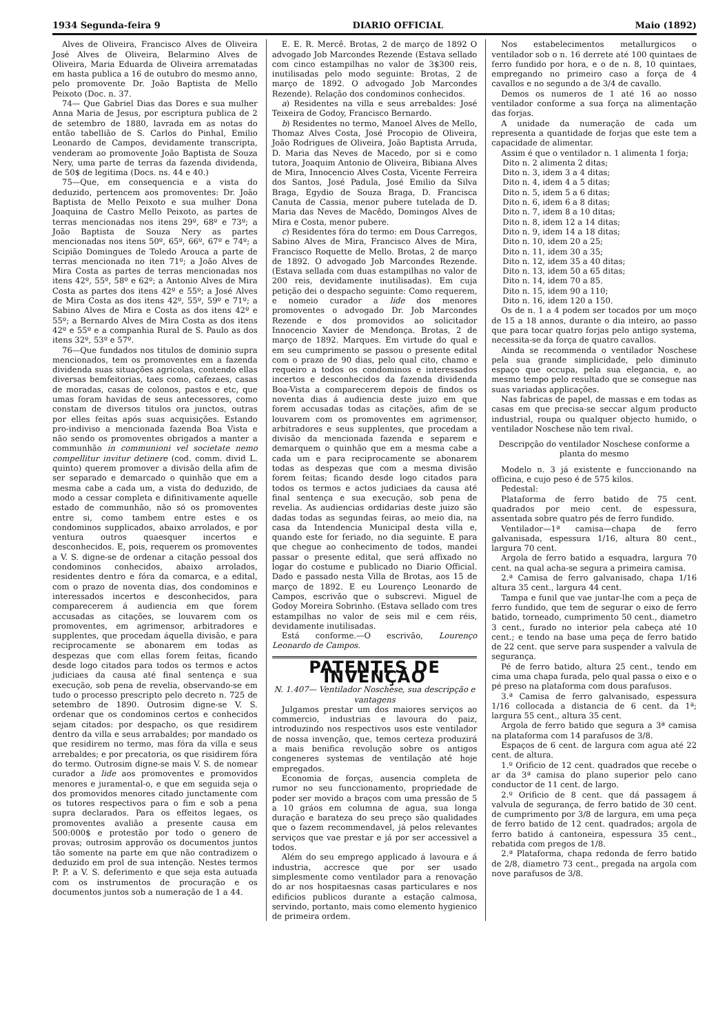1934 Segunda-feira 9 DIARIO OFFICIAL Maio (1892)
Alves de Oliveira, Francisco Alves de Oliveira José Alves de Oliveira, Belarmino Alves de Oliveira, Maria Eduarda de Oliveira arrematadas em hasta publica a 16 de outubro do mesmo anno, pelo promovente Dr. João Baptista de Mello Peixoto (Doc. n. 37.
74— Que Gabriel Dias das Dores e sua mulher Anna Maria de Jesus, por escriptura publica de 2 de setembro de 1880, lavrada em as notas do então tabellião de S. Carlos do Pinhal, Emilio Leonardo de Campos, devidamente transcripta, venderam ao promovente João Baptista de Souza Nery, uma parte de terras da fazenda dividenda, de 50$ de legitima (Docs. ns. 44 e 40.)
75—Que, em consequencia e a vista do deduzido, pertencem aos promoventes: Dr. João Baptista de Mello Peixoto e sua mulher Dona Joaquina de Castro Mello Peixoto, as partes de terras mencionadas nos itens 29º, 68º e 73º; a João Baptista de Souza Nery as partes mencionadas nos itens 50º, 65º, 66º, 67º e 74º; a Scipião Domingues de Toledo Arouca a parte de terras mencionada no iten 71º; a João Alves de Mira Costa as partes de terras mencionadas nos itens 42º, 55º, 58º e 62º; a Antonio Alves de Mira Costa as partes dos itens 42º e 55º; a José Alves de Mira Costa as dos itens 42º, 55º, 59º e 71º; a Sabino Alves de Mira e Costa as dos itens 42º e 55º; a Bernardo Alves de Mira Costa as dos itens 42º e 55º e a companhia Rural de S. Paulo as dos itens 32º, 53º e 57º.
76—Que fundados nos titulos de dominio supra mencionados, tem os promoventes em a fazenda dividenda suas situações agricolas, contendo ellas diversas bemfeitorias, taes como, cafezaes, casas de moradas, casas de colonos, pastos e etc, que umas foram havidas de seus antecessores, como constam de diversos titulos ora junctos, outras por elles feitas após suas acquisições. Estando pro-indiviso a mencionada fazenda Boa Vista e não sendo os promoventes obrigados a manter a communhão in communioni vel societate nemo compellitur invitur detinere (cod. comm. divid L. quinto) querem promover a divisão della afim de ser separado e demarcado o quinhão que em a mesma cabe a cada um, a vista do deduzido, de modo a cessar completa e difinitivamente aquelle estado de communhão, não só os promoventes entre si, como tambem entre estes e os condominos supplicados, abaixo arrolados, e por ventura outros quaesquer incertos e desconhecidos. E, pois, requerem os promoventes a V. S. digne-se de ordenar a citação pessoal dos condominos conhecidos, abaixo arrolados, residentes dentro e fóra da comarca, e a edital, com o prazo de noventa dias, dos condominos e interessados incertos e desconhecidos, para comparecerem á audiencia em que forem accusadas as citações, se louvarem com os promoventes, em agrimensor, arbitradores e supplentes, que procedam áquella divisão, e para reciprocamente se abonarem em todas as despezas que com ellas forem feitas, ficando desde logo citados para todos os termos e actos judiciaes da causa até final sentença e sua execução, sob pena de revelia, observando-se em tudo o processo prescripto pelo decreto n. 725 de setembro de 1890. Outrosim digne-se V. S. ordenar que os condominos certos e conhecidos sejam citados: por despacho, os que residirem dentro da villa e seus arrabaldes; por mandado os que residirem no termo, mas fóra da villa e seus arrebaldes; e por precatoria, os que risidirem fóra do termo. Outrosim digne-se mais V. S. de nomear curador a lide aos promoventes e promovidos menores e juramental-o, e que em seguida seja o dos promovidos menores citado junctamente com os tutores respectivos para o fim e sob a pena supra declarados. Para os effeitos legaes, os promoventes avalião a presente causa em 500:000$ e protestão por todo o genero de provas; outrosim approvão os documentos juntos tão somente na parte em que não contradizem o deduzido em prol de sua intenção. Nestes termos P. P. a V. S. deferimento e que seja esta autuada com os instrumentos de procuração e os documentos juntos sob a numeração de 1 a 44.
E. E. R. Mercê. Brotas, 2 de março de 1892 O advogado Job Marcondes Rezende (Estava sellado com cinco estampilhas no valor de 3$300 reis, inutilisadas pelo modo seguinte: Brotas, 2 de março de 1892. O advogado Job Marcondes Rezende). Relação dos condominos conhecidos.
a) Residentes na villa e seus arrebaldes: José Teixeira de Godoy, Francisco Bernardo.
b) Residentes no termo, Manoel Alves de Mello, Thomaz Alves Costa, José Procopio de Oliveira, João Rodrigues de Oliveira, João Baptista Arruda, D. Maria das Neves de Macedo, por si e como tutora, Joaquim Antonio de Oliveira, Bibiana Alves de Mira, Innocencio Alves Costa, Vicente Ferreira dos Santos, José Padula, José Emilio da Silva Braga, Egydio de Souza Braga, D. Francisca Canuta de Cassia, menor pubere tutelada de D. Maria das Neves de Macêdo, Domingos Alves de Mira e Costa, menor pubere.
c) Residentes fóra do termo: em Dous Carregos, Sabino Alves de Mira, Francisco Alves de Mira, Francisco Roquette de Mello. Brotas, 2 de março de 1892. O advogado Job Marcondes Rezende. (Estava sellada com duas estampilhas no valor de 200 reis, devidamente inutilisadas). Em cuja petição dei o despacho seguinte: Como requerem, e nomeio curador a lide dos menores promoventes o advogado Dr. Job Marcondes Rezende e dos promovidos ao solicitador Innocencio Xavier de Mendonça. Brotas, 2 de março de 1892. Marques. Em virtude do qual e em seu cumprimento se passou o presente edital com o prazo de 90 dias, pelo qual cito, chamo e requeiro a todos os condominos e interessados incertos e desconhecidos da fazenda dividenda Boa-Vista a comparecerem depois de findos os noventa dias á audiencia deste juizo em que forem accusadas todas as citações, afim de se louvarem com os promoventes em agrimensor, arbitradores e seus supplentes, que procedam a divisão da mencionada fazenda e separem e demarquem o quinhão que em a mesma cabe a cada um e para reciprocamente se abonarem todas as despezas que com a mesma divisão forem feitas; ficando desde logo citados para todos os termos e actos judiciaes da causa até final sentença e sua execução, sob pena de revelia. As audiencias ordidarias deste juizo são dadas todas as segundas feiras, ao meio dia, na casa da Intendencia Municipal desta villa e, quando este for feriado, no dia seguinte. E para que chegue ao conhecimento de todos, mandei passar o presente edital, que será affixado no logar do costume e publicado no Diario Official. Dado e passado nesta Villa de Brotas, aos 15 de março de 1892. E eu Lourenço Leonardo de Campos, escrivão que o subscrevi. Miguel de Godoy Moreira Sobrinho. (Estava sellado com tres estampilhas no valor de seis mil e cem réis, devidamente inutilisadas.
Está conforme.—O escrivão, Lourenço Leonardo de Campos.
PATENTES DE INVENÇÃO
N. 1.407— Ventilador Noschese, sua descripção e vantagens
Julgamos prestar um dos maiores serviços ao commercio, industrias e lavoura do paiz, introduzindo nos respectivos usos este ventilador de nossa invenção, que, temos certeza produzirá a mais benifica revolução sobre os antigos congeneres systemas de ventilação até hoje empregados.
Economia de forças, ausencia completa de rumor no seu funccionamento, propriedade de poder ser movido a braços com uma pressão de 5 a 10 gráos em columna de agua, sua longa duração e barateza do seu preço são qualidades que o fazem recommendavel, já pelos relevantes serviços que vae prestar e já por ser accessivel a todos.
Além do seu emprego applicado á lavoura e á industria, accresce que por ser usado simplesmente como ventilador para a renovação do ar nos hospitaesnas casas particulares e nos edificios publicos durante a estação calmosa, servindo, portanto, mais como elemento hygienico de primeira ordem.
Nos estabelecimentos metallurgicos o ventilador sob o n. 16 derrete até 100 quintaes de ferro fundido por hora, e o de n. 8, 10 quintaes, empregando no primeiro caso a força de 4 cavallos e no segundo a de 3/4 de cavallo.
Demos os numeros de 1 até 16 ao nosso ventilador conforme a sua força na alimentação das forjas.
A unidade da numeração de cada um representa a quantidade de forjas que este tem a capacidade de alimentar.
Assim é que o ventilador n. 1 alimenta 1 forja;
Dito n. 2 alimenta 2 ditas;
Dito n. 3, idem 3 a 4 ditas;
Dito n. 4, idem 4 a 5 ditas;
Dito n. 5, idem 5 a 6 ditas;
Dito n. 6, idem 6 a 8 ditas;
Dito n. 7, idem 8 a 10 ditas;
Dito n. 8, idem 12 a 14 ditas;
Dito n. 9, idem 14 a 18 ditas;
Dito n. 10, idem 20 a 25;
Dito n. 11, idem 30 a 35;
Dito n. 12, idem 35 a 40 ditas;
Dito n. 13, idem 50 a 65 ditas;
Dito n. 14, idem 70 a 85.
Dito n. 15, idem 90 a 110;
Dito n. 16, idem 120 a 150.
Os de n. 1 a 4 podem ser tocados por um moço de 15 a 18 annos, durante o dia inteiro, ao passo que para tocar quatro forjas pelo antigo systema, necessita-se da força de quatro cavallos.
Ainda se recommenda o ventilador Noschese pela sua grande simplicidade, pelo diminuto espaço que occupa, pela sua elegancia, e, ao mesmo tempo pelo resultado que se consegue nas suas variadas applicações.
Nas fabricas de papel, de massas e em todas as casas em que precisa-se seccar algum producto industrial, roupa ou qualquer objecto humido, o ventilador Noschese não tem rival.
Descripção do ventilador Noschese conforme a planta do mesmo
Modelo n. 3 já existente e funccionando na officina, e cujo peso é de 575 kilos.
Pedestal:
Plataforma de ferro batido de 75 cent. quadrados por meio cent. de espessura, assentada sobre quatro pés de ferro fundido.
Ventilador—1ª camisa—chapa de ferro galvanisada, espessura 1/16, altura 80 cent., largura 70 cent.
Argola de ferro batido a esquadra, largura 70 cent. na qual acha-se segura a primeira camisa.
2.ª Camisa de ferro galvanisado, chapa 1/16 altura 35 cent., largura 44 cent.
Tampa e funil que vae juntar-lhe com a peça de ferro fundido, que tem de segurar o eixo de ferro batido, torneado, cumprimento 50 cent., diametro 3 cent., furado no interior pela cabeça até 10 cent.; e tendo na base uma peça de ferro batido de 22 cent. que serve para suspender a valvula de segurança.
Pé de ferro batido, altura 25 cent., tendo em cima uma chapa furada, pelo qual passa o eixo e o pé preso na plataforma com dous parafusos.
3.ª Camisa de ferro galvanisado, espessura 1/16 collocada a distancia de 6 cent. da 1ª; largura 55 cent., altura 35 cent.
Argola de ferro batido que segura a 3ª camisa na plataforma com 14 parafusos de 3/8.
Espaços de 6 cent. de largura com agua até 22 cent. de altura.
1.º Orificio de 12 cent. quadrados que recebe o ar da 3ª camisa do plano superior pelo cano conductor de 11 cent. de largo.
2.º Orificio de 8 cent. que dá passagem á valvula de segurança, de ferro batido de 30 cent. de cumprimento por 3/8 de largura, em uma peça de ferro batido de 12 cent. quadrados; argola de ferro batido á cantoneira, espessura 35 cent., rebatida com pregos de 1/8.
2.ª Plataforma, chapa redonda de ferro batido de 2/8, diametro 73 cent., pregada na argola com nove parafusos de 3/8.